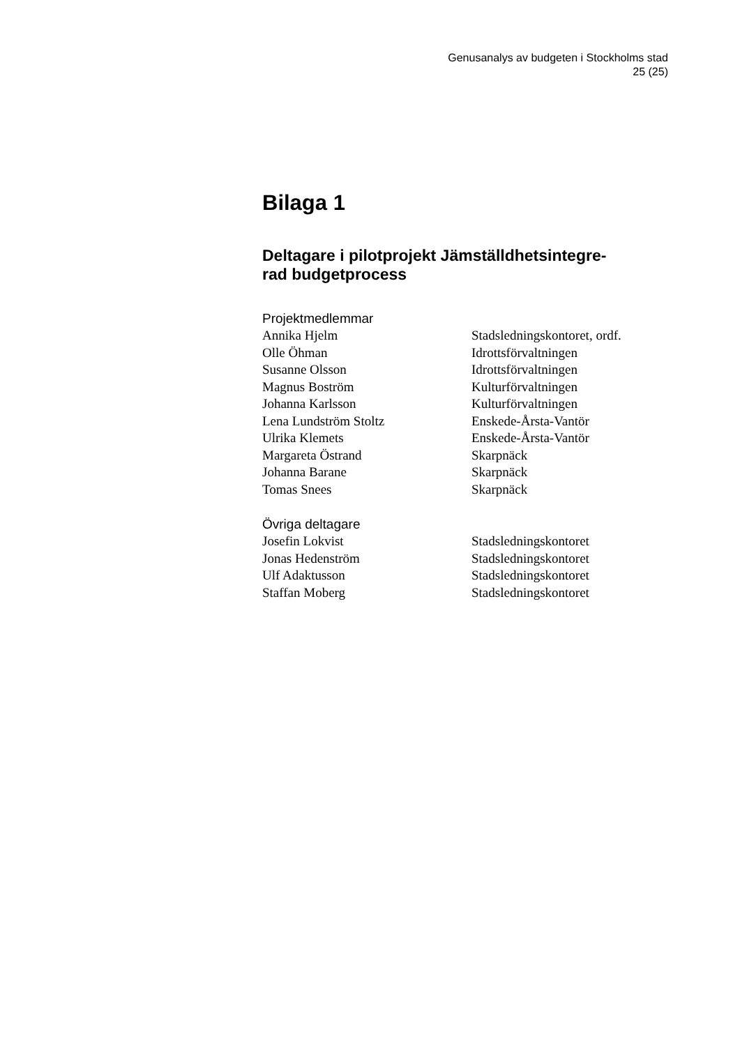Genusanalys av budgeten i Stockholms stad
25 (25)
Bilaga 1
Deltagare i pilotprojekt Jämställdhetsintegre-
rad budgetprocess
Projektmedlemmar
Annika Hjelm Stadsledningskontoret, ordf.
Olle Öhman Idrottsförvaltningen
Susanne Olsson Idrottsförvaltningen
Magnus Boström Kulturförvaltningen
Johanna Karlsson Kulturförvaltningen
Lena Lundström Stoltz Enskede-Årsta-Vantör
Ulrika Klemets Enskede-Årsta-Vantör
Margareta Östrand Skarpnäck
Johanna Barane Skarpnäck
Tomas Snees Skarpnäck
Övriga deltagare
Josefin Lokvist Stadsledningskontoret
Jonas Hedenström Stadsledningskontoret
Ulf Adaktusson Stadsledningskontoret
Staffan Moberg Stadsledningskontoret